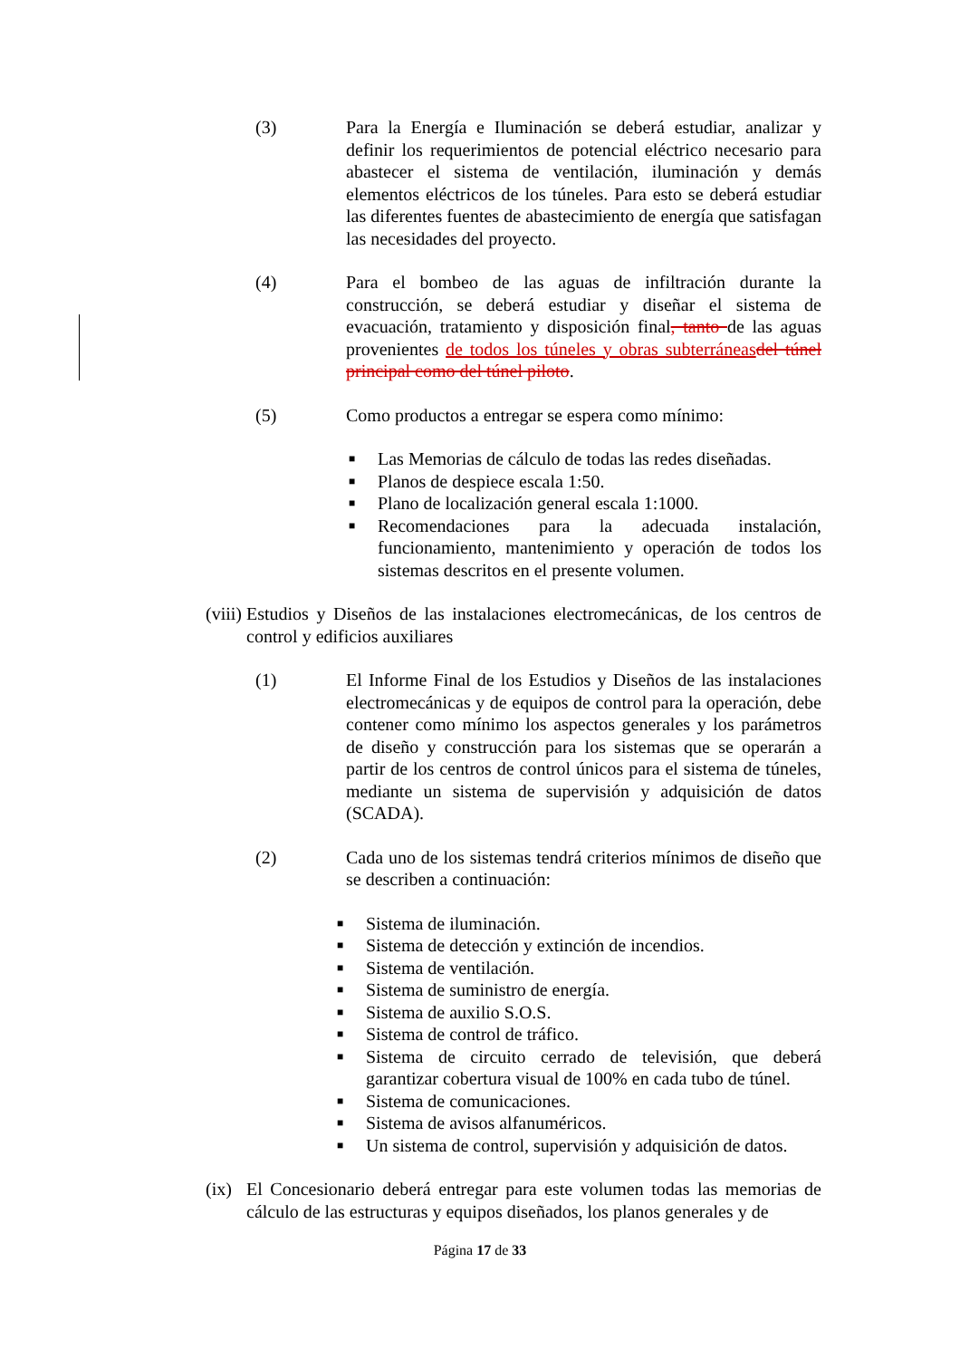(3) Para la Energía e Iluminación se deberá estudiar, analizar y definir los requerimientos de potencial eléctrico necesario para abastecer el sistema de ventilación, iluminación y demás elementos eléctricos de los túneles. Para esto se deberá estudiar las diferentes fuentes de abastecimiento de energía que satisfagan las necesidades del proyecto.
(4) Para el bombeo de las aguas de infiltración durante la construcción, se deberá estudiar y diseñar el sistema de evacuación, tratamiento y disposición final, tanto de las aguas provenientes de todos los túneles y obras subterráneas del túnel principal como del túnel piloto.
(5) Como productos a entregar se espera como mínimo:
■ Las Memorias de cálculo de todas las redes diseñadas.
■ Planos de despiece escala 1:50.
■ Plano de localización general escala 1:1000.
■ Recomendaciones para la adecuada instalación, funcionamiento, mantenimiento y operación de todos los sistemas descritos en el presente volumen.
(viii)
Estudios y Diseños de las instalaciones electromecánicas, de los centros de control y edificios auxiliares
(1) El Informe Final de los Estudios y Diseños de las instalaciones electromecánicas y de equipos de control para la operación, debe contener como mínimo los aspectos generales y los parámetros de diseño y construcción para los sistemas que se operarán a partir de los centros de control únicos para el sistema de túneles, mediante un sistema de supervisión y adquisición de datos (SCADA).
(2) Cada uno de los sistemas tendrá criterios mínimos de diseño que se describen a continuación:
■ Sistema de iluminación.
■ Sistema de detección y extinción de incendios.
■ Sistema de ventilación.
■ Sistema de suministro de energía.
■ Sistema de auxilio S.O.S.
■ Sistema de control de tráfico.
■ Sistema de circuito cerrado de televisión, que deberá garantizar cobertura visual de 100% en cada tubo de túnel.
■ Sistema de comunicaciones.
■ Sistema de avisos alfanuméricos.
■ Un sistema de control, supervisión y adquisición de datos.
(ix)
El Concesionario deberá entregar para este volumen todas las memorias de cálculo de las estructuras y equipos diseñados, los planos generales y de
Página 17 de 33